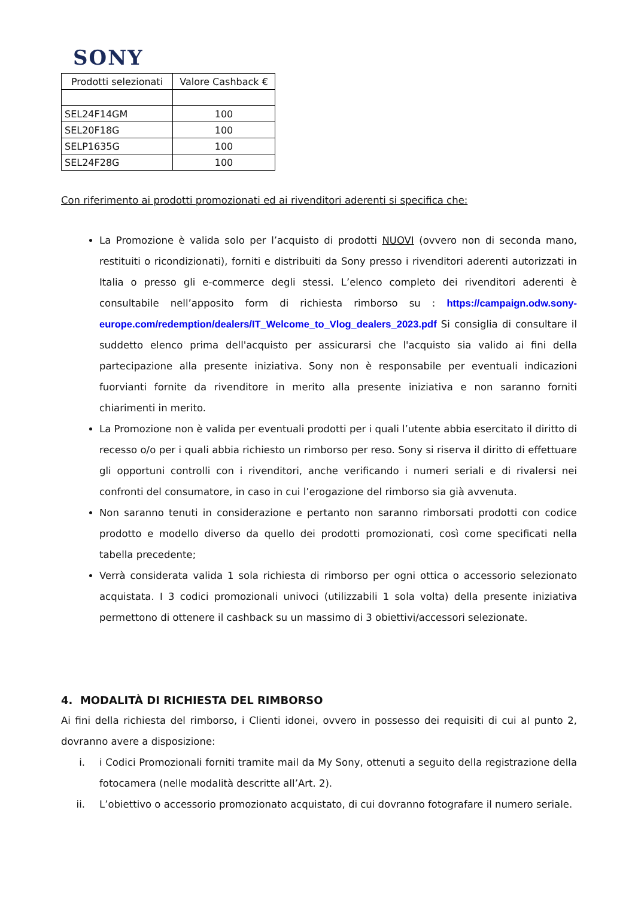SONY
| Prodotti selezionati | Valore Cashback € |
| --- | --- |
| SEL24F14GM | 100 |
| SEL20F18G | 100 |
| SELP1635G | 100 |
| SEL24F28G | 100 |
Con riferimento ai prodotti promozionati ed ai rivenditori aderenti si specifica che:
La Promozione è valida solo per l’acquisto di prodotti NUOVI (ovvero non di seconda mano, restituiti o ricondizionati), forniti e distribuiti da Sony presso i rivenditori aderenti autorizzati in Italia o presso gli e-commerce degli stessi. L’elenco completo dei rivenditori aderenti è consultabile nell’apposito form di richiesta rimborso su : https://campaign.odw.sony-europe.com/redemption/dealers/IT_Welcome_to_Vlog_dealers_2023.pdf Si consiglia di consultare il suddetto elenco prima dell'acquisto per assicurarsi che l'acquisto sia valido ai fini della partecipazione alla presente iniziativa. Sony non è responsabile per eventuali indicazioni fuorvianti fornite da rivenditore in merito alla presente iniziativa e non saranno forniti chiarimenti in merito.
La Promozione non è valida per eventuali prodotti per i quali l’utente abbia esercitato il diritto di recesso o/o per i quali abbia richiesto un rimborso per reso. Sony si riserva il diritto di effettuare gli opportuni controlli con i rivenditori, anche verificando i numeri seriali e di rivalersi nei confronti del consumatore, in caso in cui l’erogazione del rimborso sia già avvenuta.
Non saranno tenuti in considerazione e pertanto non saranno rimborsati prodotti con codice prodotto e modello diverso da quello dei prodotti promozionati, così come specificati nella tabella precedente;
Verrà considerata valida 1 sola richiesta di rimborso per ogni ottica o accessorio selezionato acquistata. I 3 codici promozionali univoci (utilizzabili 1 sola volta) della presente iniziativa permettono di ottenere il cashback su un massimo di 3 obiettivi/accessori selezionate.
4. MODALITÀ DI RICHIESTA DEL RIMBORSO
Ai fini della richiesta del rimborso, i Clienti idonei, ovvero in possesso dei requisiti di cui al punto 2, dovranno avere a disposizione:
i. i Codici Promozionali forniti tramite mail da My Sony, ottenuti a seguito della registrazione della fotocamera (nelle modalità descritte all’Art. 2).
ii. L’obiettivo o accessorio promozionato acquistato, di cui dovranno fotografare il numero seriale.